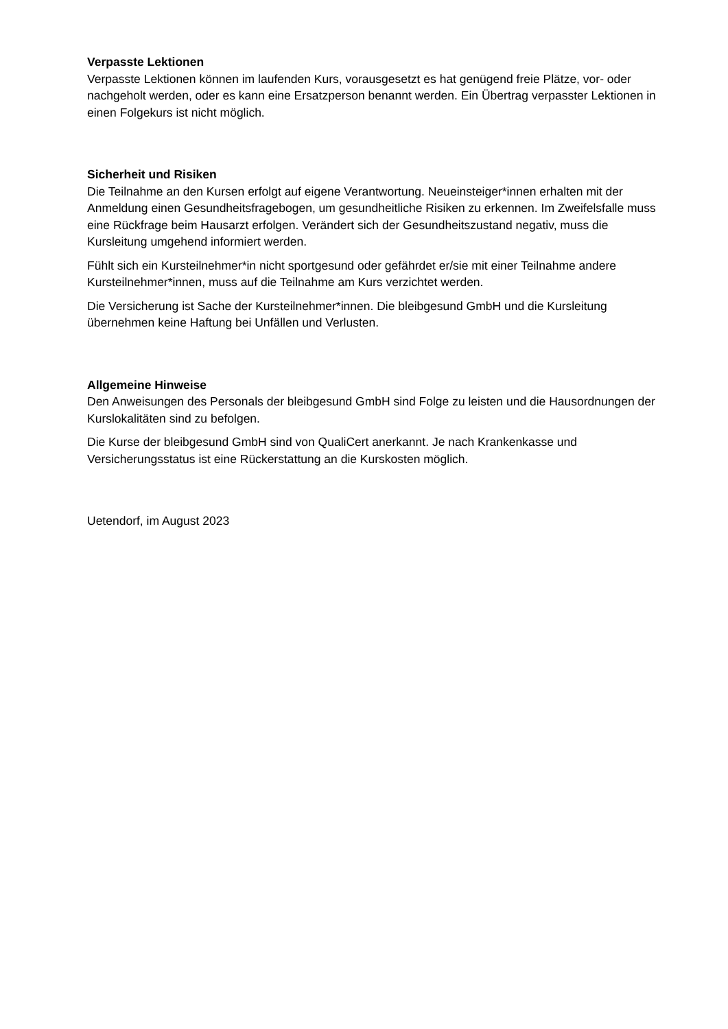Verpasste Lektionen
Verpasste Lektionen können im laufenden Kurs, vorausgesetzt es hat genügend freie Plätze, vor- oder nachgeholt werden, oder es kann eine Ersatzperson benannt werden. Ein Übertrag verpasster Lektionen in einen Folgekurs ist nicht möglich.
Sicherheit und Risiken
Die Teilnahme an den Kursen erfolgt auf eigene Verantwortung. Neueinsteiger*innen erhalten mit der Anmeldung einen Gesundheitsfragebogen, um gesundheitliche Risiken zu erkennen. Im Zweifelsfalle muss eine Rückfrage beim Hausarzt erfolgen. Verändert sich der Gesundheitszustand negativ, muss die Kursleitung umgehend informiert werden.
Fühlt sich ein Kursteilnehmer*in nicht sportgesund oder gefährdet er/sie mit einer Teilnahme andere Kursteilnehmer*innen, muss auf die Teilnahme am Kurs verzichtet werden.
Die Versicherung ist Sache der Kursteilnehmer*innen. Die bleibgesund GmbH und die Kursleitung übernehmen keine Haftung bei Unfällen und Verlusten.
Allgemeine Hinweise
Den Anweisungen des Personals der bleibgesund GmbH sind Folge zu leisten und die Hausordnungen der Kurslokalitäten sind zu befolgen.
Die Kurse der bleibgesund GmbH sind von QualiCert anerkannt. Je nach Krankenkasse und Versicherungsstatus ist eine Rückerstattung an die Kurskosten möglich.
Uetendorf, im August 2023